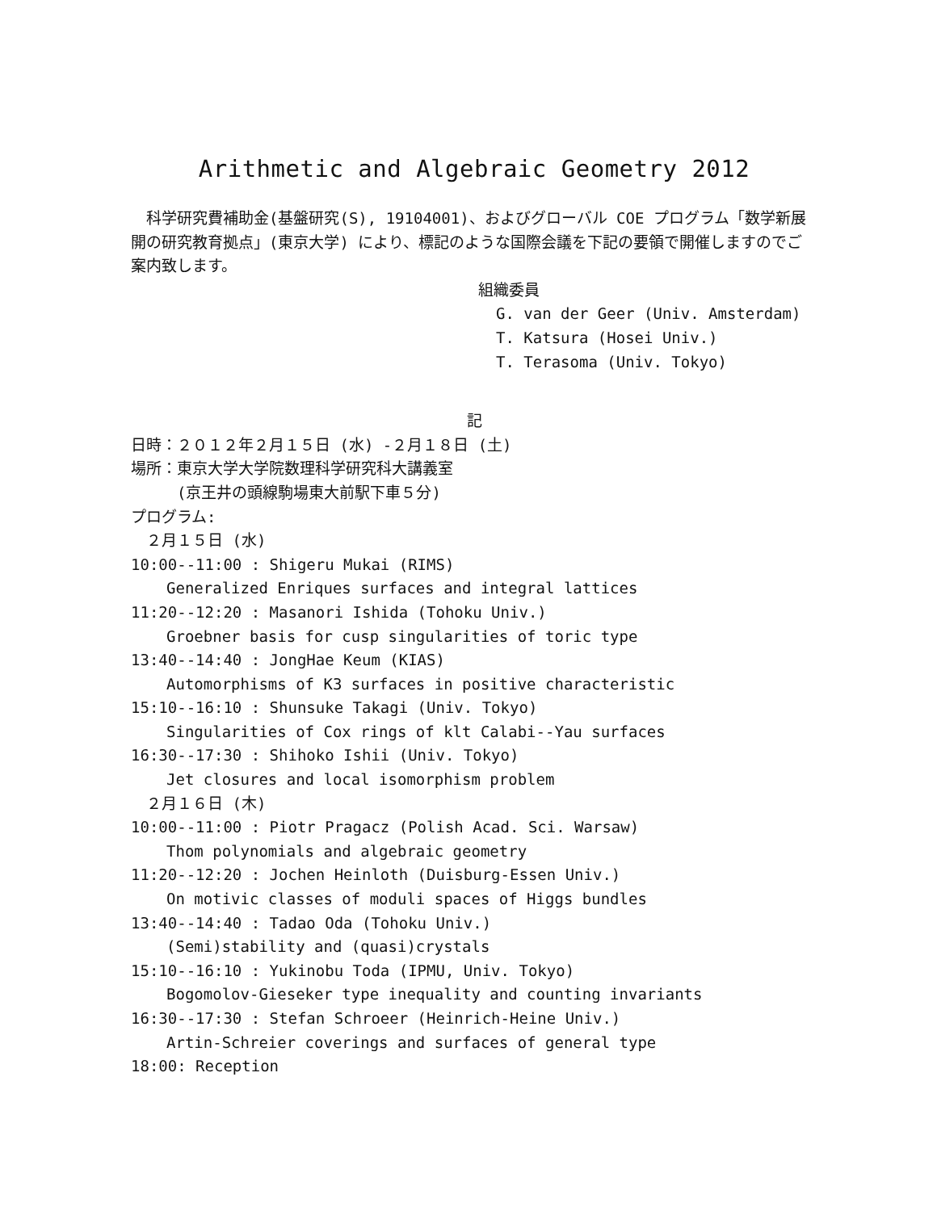Arithmetic and Algebraic Geometry 2012
　科学研究費補助金(基盤研究(S), 19104001)、およびグローバル COE プログラム「数学新展開の研究教育拠点」(東京大学) により、標記のような国際会議を下記の要領で開催しますのでご案内致します。
組織委員
G. van der Geer (Univ. Amsterdam)
T. Katsura (Hosei Univ.)
T. Terasoma (Univ. Tokyo)
記
日時：２０１２年２月１５日 (水) -２月１８日 (土)
場所：東京大学大学院数理科学研究科大講義室
　　　(京王井の頭線駒場東大前駅下車５分)
プログラム:
　２月１５日 (水)
10:00--11:00 : Shigeru Mukai (RIMS)
Generalized Enriques surfaces and integral lattices
11:20--12:20 : Masanori Ishida (Tohoku Univ.)
Groebner basis for cusp singularities of toric type
13:40--14:40 : JongHae Keum (KIAS)
Automorphisms of K3 surfaces in positive characteristic
15:10--16:10 : Shunsuke Takagi (Univ. Tokyo)
Singularities of Cox rings of klt Calabi--Yau surfaces
16:30--17:30 : Shihoko Ishii (Univ. Tokyo)
Jet closures and local isomorphism problem
　２月１６日 (木)
10:00--11:00 : Piotr Pragacz (Polish Acad. Sci. Warsaw)
Thom polynomials and algebraic geometry
11:20--12:20 : Jochen Heinloth (Duisburg-Essen Univ.)
On motivic classes of moduli spaces of Higgs bundles
13:40--14:40 : Tadao Oda (Tohoku Univ.)
(Semi)stability and (quasi)crystals
15:10--16:10 : Yukinobu Toda (IPMU, Univ. Tokyo)
Bogomolov-Gieseker type inequality and counting invariants
16:30--17:30 : Stefan Schroeer (Heinrich-Heine Univ.)
Artin-Schreier coverings and surfaces of general type
18:00: Reception